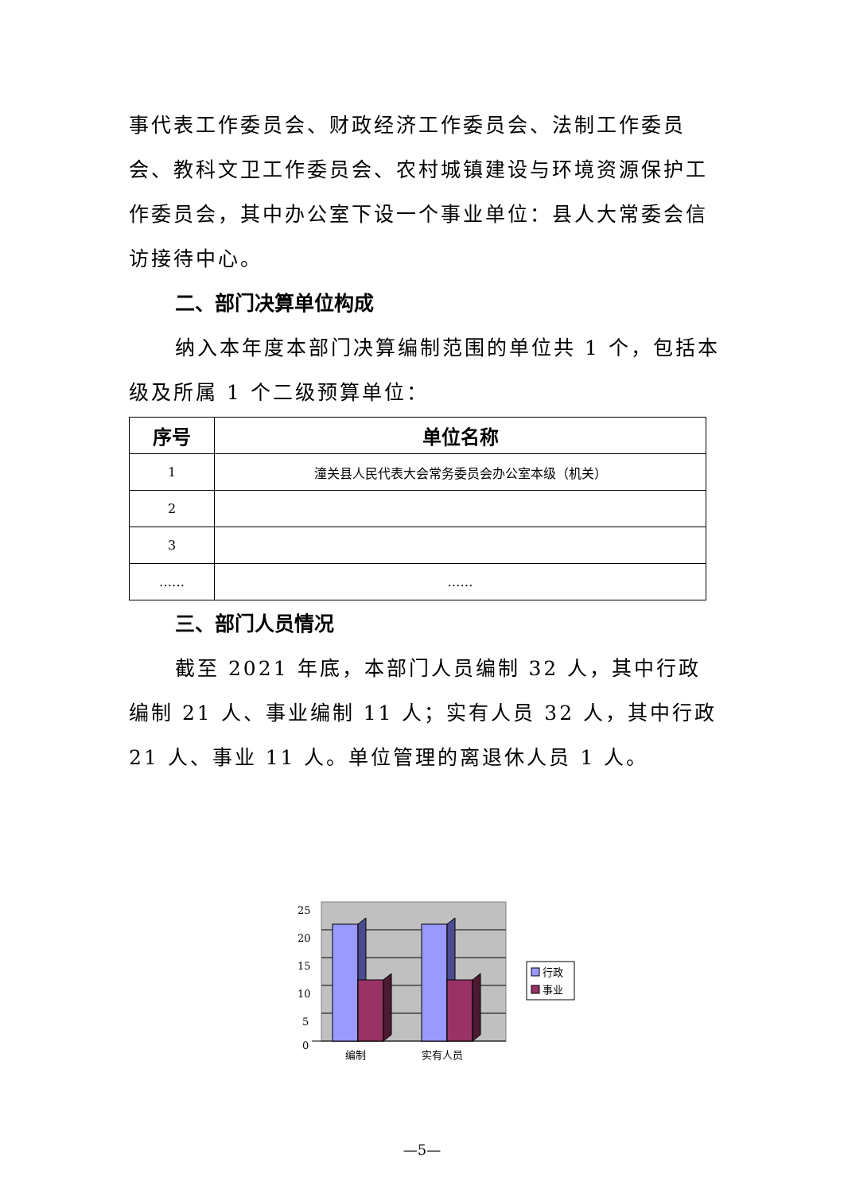事代表工作委员会、财政经济工作委员会、法制工作委员会、教科文卫工作委员会、农村城镇建设与环境资源保护工作委员会，其中办公室下设一个事业单位：县人大常委会信访接待中心。
二、部门决算单位构成
纳入本年度本部门决算编制范围的单位共 1 个，包括本级及所属 1 个二级预算单位：
| 序号 | 单位名称 |
| --- | --- |
| 1 | 潼关县人民代表大会常务委员会办公室本级（机关） |
| 2 | |
| 3 | |
| …… | …… |
三、部门人员情况
截至 2021 年底，本部门人员编制 32 人，其中行政编制 21 人、事业编制 11 人；实有人员 32 人，其中行政 21 人、事业 11 人。单位管理的离退休人员 1 人。
25
20
15
10
5
0
编制
实有人员
行政
事业
—5—